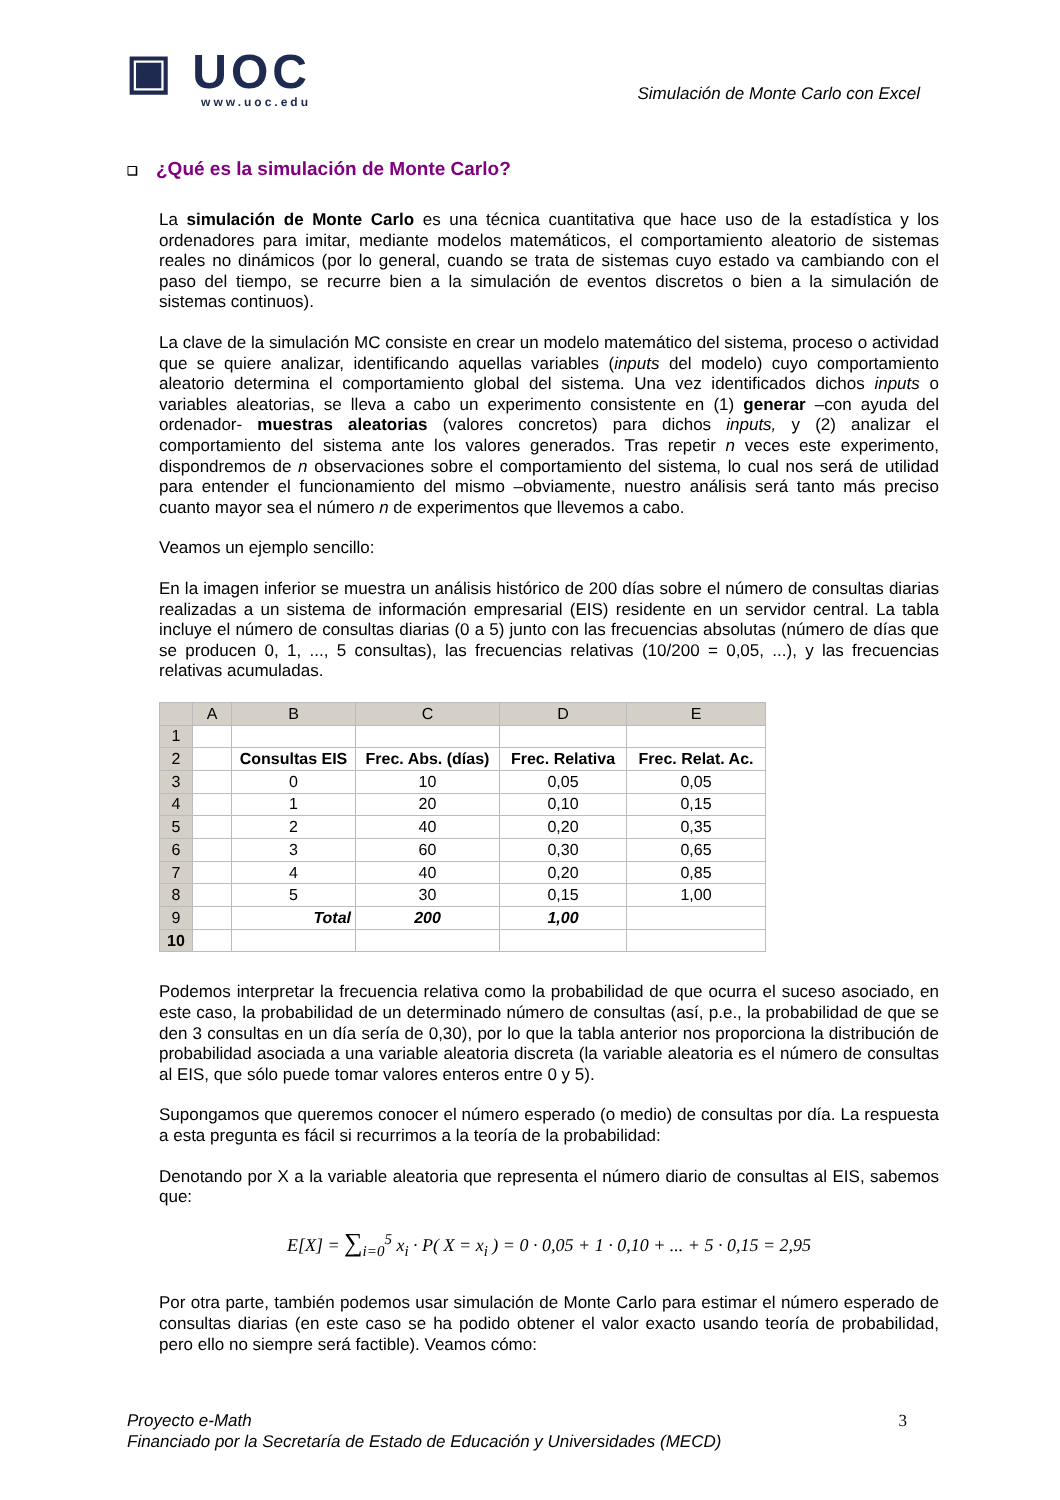▣ UOC
www.uoc.edu
Simulación de Monte Carlo con Excel
❑ ¿Qué es la simulación de Monte Carlo?
La simulación de Monte Carlo es una técnica cuantitativa que hace uso de la estadística y los ordenadores para imitar, mediante modelos matemáticos, el comportamiento aleatorio de sistemas reales no dinámicos (por lo general, cuando se trata de sistemas cuyo estado va cambiando con el paso del tiempo, se recurre bien a la simulación de eventos discretos o bien a la simulación de sistemas continuos).
La clave de la simulación MC consiste en crear un modelo matemático del sistema, proceso o actividad que se quiere analizar, identificando aquellas variables (inputs del modelo) cuyo comportamiento aleatorio determina el comportamiento global del sistema. Una vez identificados dichos inputs o variables aleatorias, se lleva a cabo un experimento consistente en (1) generar –con ayuda del ordenador- muestras aleatorias (valores concretos) para dichos inputs, y (2) analizar el comportamiento del sistema ante los valores generados. Tras repetir n veces este experimento, dispondremos de n observaciones sobre el comportamiento del sistema, lo cual nos será de utilidad para entender el funcionamiento del mismo –obviamente, nuestro análisis será tanto más preciso cuanto mayor sea el número n de experimentos que llevemos a cabo.
Veamos un ejemplo sencillo:
En la imagen inferior se muestra un análisis histórico de 200 días sobre el número de consultas diarias realizadas a un sistema de información empresarial (EIS) residente en un servidor central. La tabla incluye el número de consultas diarias (0 a 5) junto con las frecuencias absolutas (número de días que se producen 0, 1, ..., 5 consultas), las frecuencias relativas (10/200 = 0,05, ...), y las frecuencias relativas acumuladas.
| | A | B | C | D | E |
| --- | --- | --- | --- | --- | --- |
| 1 | | | | | |
| 2 | | Consultas EIS | Frec. Abs. (días) | Frec. Relativa | Frec. Relat. Ac. |
| 3 | | 0 | 10 | 0,05 | 0,05 |
| 4 | | 1 | 20 | 0,10 | 0,15 |
| 5 | | 2 | 40 | 0,20 | 0,35 |
| 6 | | 3 | 60 | 0,30 | 0,65 |
| 7 | | 4 | 40 | 0,20 | 0,85 |
| 8 | | 5 | 30 | 0,15 | 1,00 |
| 9 | | Total | 200 | 1,00 | |
| 10 | | | | | |
Podemos interpretar la frecuencia relativa como la probabilidad de que ocurra el suceso asociado, en este caso, la probabilidad de un determinado número de consultas (así, p.e., la probabilidad de que se den 3 consultas en un día sería de 0,30), por lo que la tabla anterior nos proporciona la distribución de probabilidad asociada a una variable aleatoria discreta (la variable aleatoria es el número de consultas al EIS, que sólo puede tomar valores enteros entre 0 y 5).
Supongamos que queremos conocer el número esperado (o medio) de consultas por día. La respuesta a esta pregunta es fácil si recurrimos a la teoría de la probabilidad:
Denotando por X a la variable aleatoria que representa el número diario de consultas al EIS, sabemos que:
E[X] = ∑<sub>i=0</sub><sup>5</sup> x<sub>i</sub> · P( X = x<sub>i</sub> ) = 0 · 0,05 + 1 · 0,10 + ... + 5 · 0,15 = 2,95
Por otra parte, también podemos usar simulación de Monte Carlo para estimar el número esperado de consultas diarias (en este caso se ha podido obtener el valor exacto usando teoría de probabilidad, pero ello no siempre será factible). Veamos cómo:
Proyecto e-Math
Financiado por la Secretaría de Estado de Educación y Universidades (MECD)
3